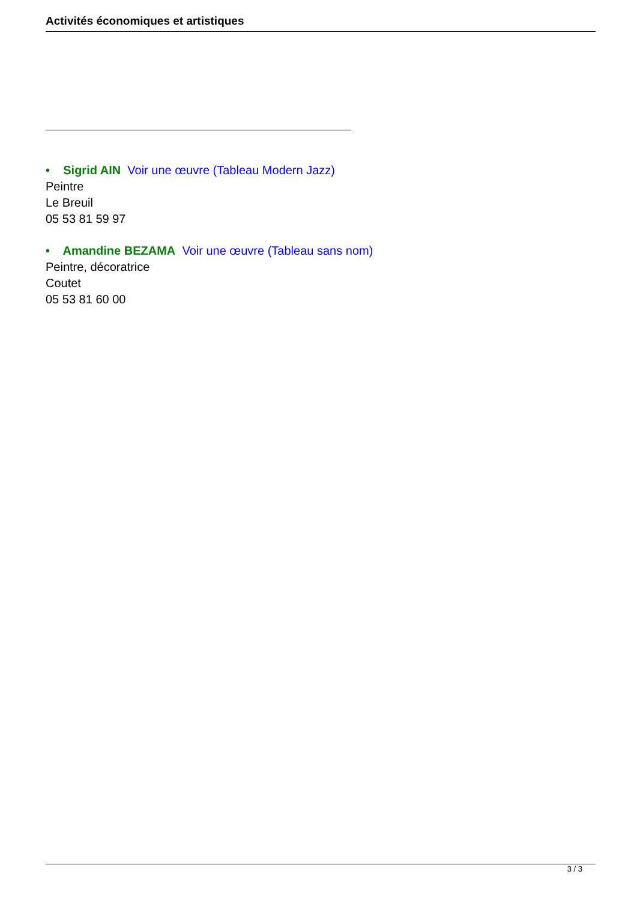Activités économiques et artistiques
• Sigrid AIN Voir une œuvre (Tableau Modern Jazz)
Peintre
Le Breuil
05 53 81 59 97
• Amandine BEZAMA Voir une œuvre (Tableau sans nom)
Peintre, décoratrice
Coutet
05 53 81 60 00
3 / 3